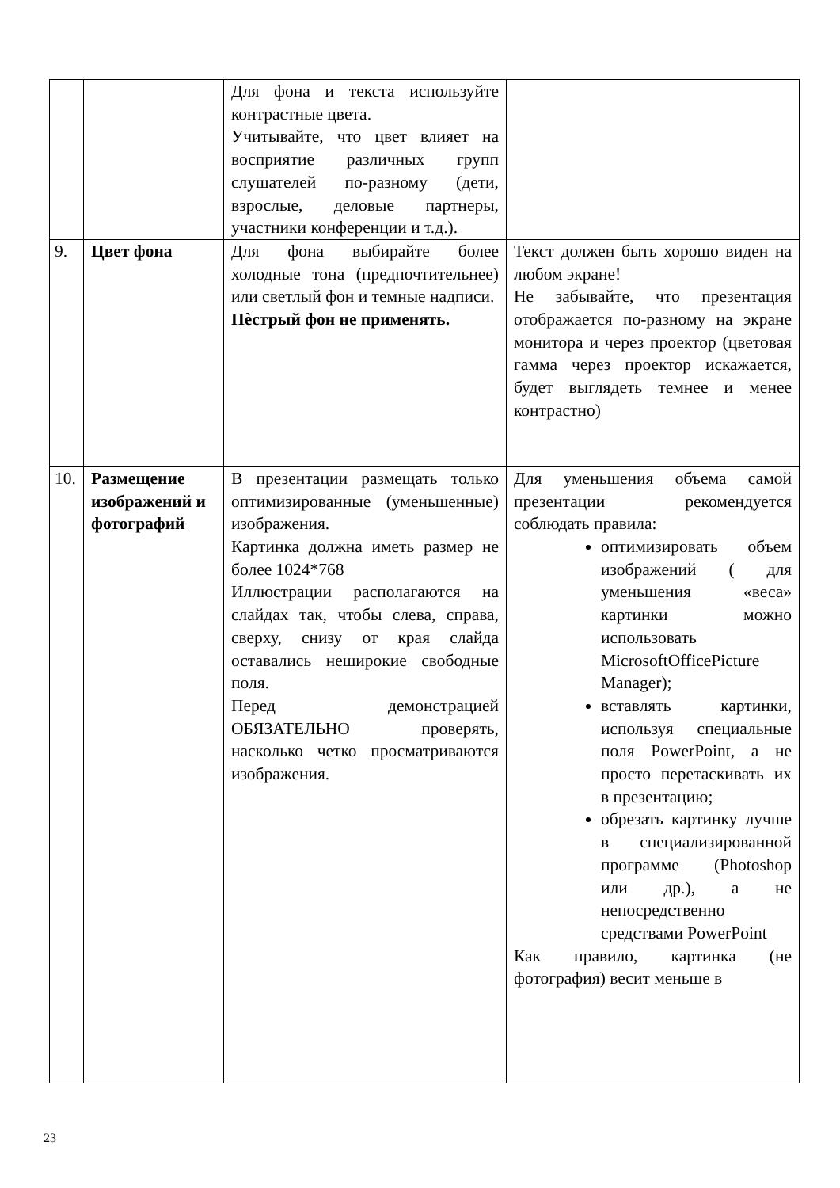| | | Для фона и текста используйте контрастные цвета. Учитывайте, что цвет влияет на восприятие различных групп слушателей по-разному (дети, взрослые, деловые партнеры, участники конференции и т.д.). | |
| 9. | Цвет фона | Для фона выбирайте более холодные тона (предпочтительнее) или светлый фон и темные надписи. Пѐстрый фон не применять. | Текст должен быть хорошо виден на любом экране! Не забывайте, что презентация отображается по-разному на экране монитора и через проектор (цветовая гамма через проектор искажается, будет выглядеть темнее и менее контрастно) |
| 10. | Размещение изображений и фотографий | В презентации размещать только оптимизированные (уменьшенные) изображения. Картинка должна иметь размер не более 1024*768 Иллюстрации располагаются на слайдах так, чтобы слева, справа, сверху, снизу от края слайда оставались неширокие свободные поля. Перед демонстрацией ОБЯЗАТЕЛЬНО проверять, насколько четко просматриваются изображения. | Для уменьшения объема самой презентации рекомендуется соблюдать правила: оптимизировать объем изображений ( для уменьшения «веса» картинки можно использовать MicrosoftOfficePicture Manager); вставлять картинки, используя специальные поля PowerPoint, а не просто перетаскивать их в презентацию; обрезать картинку лучше в специализированной программе (Photoshop или др.), а не непосредственно средствами PowerPoint Как правило, картинка (не фотография) весит меньше в |
23